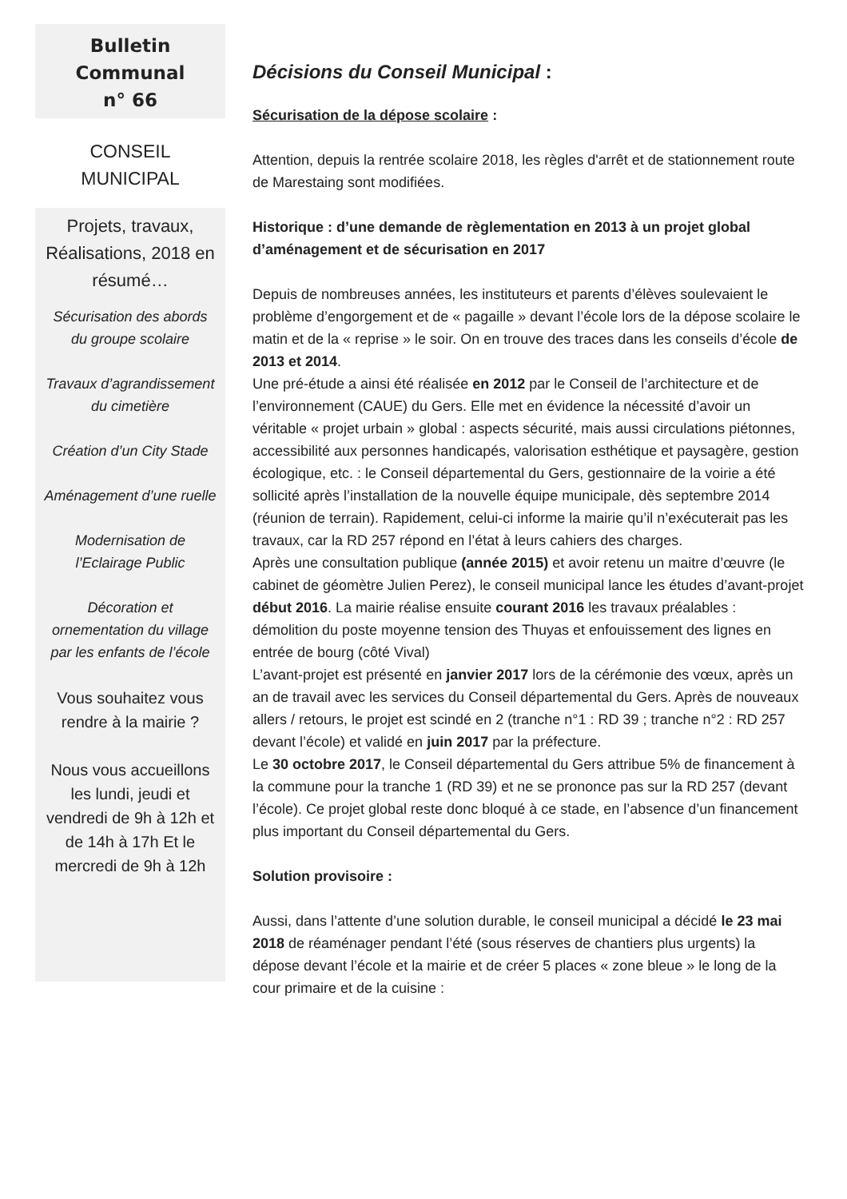Bulletin
Communal
n° 66
CONSEIL
MUNICIPAL
Projets, travaux, Réalisations, 2018 en résumé…
Sécurisation des abords du groupe scolaire
Travaux d’agrandissement du cimetière
Création d’un City Stade
Aménagement d’une ruelle
Modernisation de l’Eclairage Public
Décoration et ornementation du village par les enfants de l’école
Vous souhaitez vous rendre à la mairie ?
Nous vous accueillons les lundi, jeudi et vendredi de 9h à 12h et de 14h à 17h Et le mercredi de 9h à 12h
Décisions du Conseil Municipal :
Sécurisation de la dépose scolaire :
Attention, depuis la rentrée scolaire 2018, les règles d'arrêt et de stationnement route de Marestaing sont modifiées.
Historique : d’une demande de règlementation en 2013 à un projet global d’aménagement et de sécurisation en 2017
Depuis de nombreuses années, les instituteurs et parents d’élèves soulevaient le problème d’engorgement et de « pagaille » devant l’école lors de la dépose scolaire le matin et de la « reprise » le soir. On en trouve des traces dans les conseils d’école de 2013 et 2014.
Une pré-étude a ainsi été réalisée en 2012 par le Conseil de l’architecture et de l’environnement (CAUE) du Gers. Elle met en évidence la nécessité d’avoir un véritable « projet urbain » global : aspects sécurité, mais aussi circulations piétonnes, accessibilité aux personnes handicapés, valorisation esthétique et paysagère, gestion écologique, etc. : le Conseil départemental du Gers, gestionnaire de la voirie a été sollicité après l’installation de la nouvelle équipe municipale, dès septembre 2014 (réunion de terrain). Rapidement, celui-ci informe la mairie qu’il n’exécuterait pas les travaux, car la RD 257 répond en l’état à leurs cahiers des charges.
Après une consultation publique (année 2015) et avoir retenu un maitre d’œuvre (le cabinet de géomètre Julien Perez), le conseil municipal lance les études d’avant-projet début 2016. La mairie réalise ensuite courant 2016 les travaux préalables : démolition du poste moyenne tension des Thuyas et enfouissement des lignes en entrée de bourg (côté Vival)
L’avant-projet est présenté en janvier 2017 lors de la cérémonie des vœux, après un an de travail avec les services du Conseil départemental du Gers. Après de nouveaux allers / retours, le projet est scindé en 2 (tranche n°1 : RD 39 ; tranche n°2 : RD 257 devant l’école) et validé en juin 2017 par la préfecture.
Le 30 octobre 2017, le Conseil départemental du Gers attribue 5% de financement à la commune pour la tranche 1 (RD 39) et ne se prononce pas sur la RD 257 (devant l’école). Ce projet global reste donc bloqué à ce stade, en l’absence d’un financement plus important du Conseil départemental du Gers.
Solution provisoire :
Aussi, dans l’attente d’une solution durable, le conseil municipal a décidé le 23 mai 2018 de réaménager pendant l’été (sous réserves de chantiers plus urgents) la dépose devant l’école et la mairie et de créer 5 places « zone bleue » le long de la cour primaire et de la cuisine :